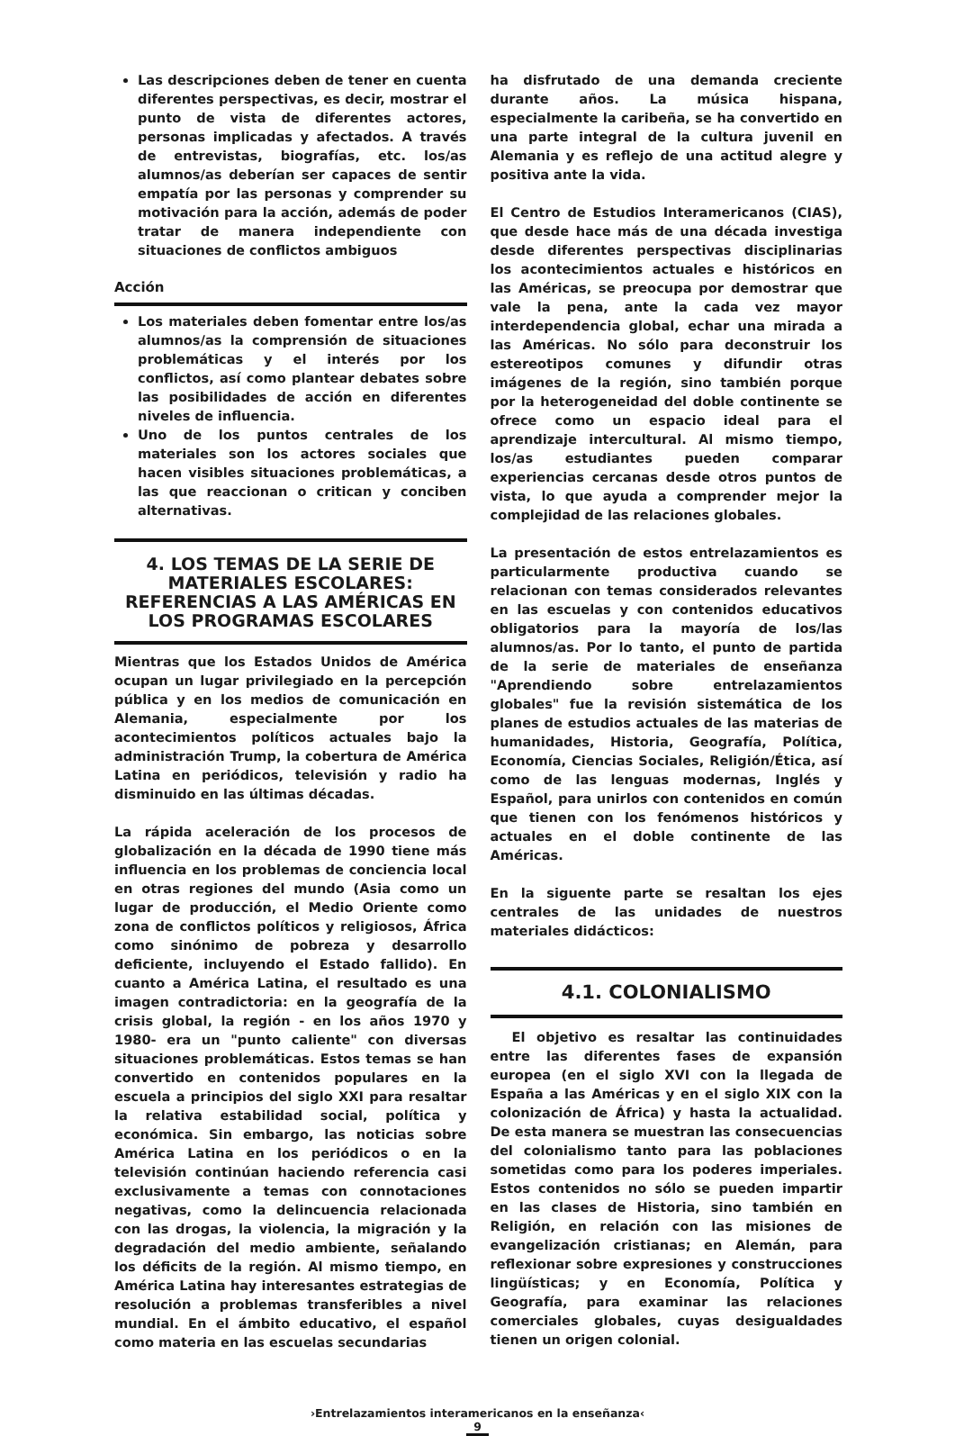Las descripciones deben de tener en cuenta diferentes perspectivas, es decir, mostrar el punto de vista de diferentes actores, personas implicadas y afectados. A través de entrevistas, biografías, etc. los/as alumnos/as deberían ser capaces de sentir empatía por las personas y comprender su motivación para la acción, además de poder tratar de manera independiente con situaciones de conflictos ambiguos
Acción
Los materiales deben fomentar entre los/as alumnos/as la comprensión de situaciones problemáticas y el interés por los conflictos, así como plantear debates sobre las posibilidades de acción en diferentes niveles de influencia.
Uno de los puntos centrales de los materiales son los actores sociales que hacen visibles situaciones problemáticas, a las que reaccionan o critican y conciben alternativas.
4. LOS TEMAS DE LA SERIE DE MATERIALES ESCOLARES: REFERENCIAS A LAS AMÉRICAS EN LOS PROGRAMAS ESCOLARES
Mientras que los Estados Unidos de América ocupan un lugar privilegiado en la percepción pública y en los medios de comunicación en Alemania, especialmente por los acontecimientos políticos actuales bajo la administración Trump, la cobertura de América Latina en periódicos, televisión y radio ha disminuido en las últimas décadas.
La rápida aceleración de los procesos de globalización en la década de 1990 tiene más influencia en los problemas de conciencia local en otras regiones del mundo (Asia como un lugar de producción, el Medio Oriente como zona de conflictos políticos y religiosos, África como sinónimo de pobreza y desarrollo deficiente, incluyendo el Estado fallido). En cuanto a América Latina, el resultado es una imagen contradictoria: en la geografía de la crisis global, la región - en los años 1970 y 1980- era un "punto caliente" con diversas situaciones problemáticas. Estos temas se han convertido en contenidos populares en la escuela a principios del siglo XXI para resaltar la relativa estabilidad social, política y económica. Sin embargo, las noticias sobre América Latina en los periódicos o en la televisión continúan haciendo referencia casi exclusivamente a temas con connotaciones negativas, como la delincuencia relacionada con las drogas, la violencia, la migración y la degradación del medio ambiente, señalando los déficits de la región. Al mismo tiempo, en América Latina hay interesantes estrategias de resolución a problemas transferibles a nivel mundial. En el ámbito educativo, el español como materia en las escuelas secundarias
ha disfrutado de una demanda creciente durante años. La música hispana, especialmente la caribeña, se ha convertido en una parte integral de la cultura juvenil en Alemania y es reflejo de una actitud alegre y positiva ante la vida.
El Centro de Estudios Interamericanos (CIAS), que desde hace más de una década investiga desde diferentes perspectivas disciplinarias los acontecimientos actuales e históricos en las Américas, se preocupa por demostrar que vale la pena, ante la cada vez mayor interdependencia global, echar una mirada a las Américas. No sólo para deconstruir los estereotipos comunes y difundir otras imágenes de la región, sino también porque por la heterogeneidad del doble continente se ofrece como un espacio ideal para el aprendizaje intercultural. Al mismo tiempo, los/as estudiantes pueden comparar experiencias cercanas desde otros puntos de vista, lo que ayuda a comprender mejor la complejidad de las relaciones globales.
La presentación de estos entrelazamientos es particularmente productiva cuando se relacionan con temas considerados relevantes en las escuelas y con contenidos educativos obligatorios para la mayoría de los/las alumnos/as. Por lo tanto, el punto de partida de la serie de materiales de enseñanza "Aprendiendo sobre entrelazamientos globales" fue la revisión sistemática de los planes de estudios actuales de las materias de humanidades, Historia, Geografía, Política, Economía, Ciencias Sociales, Religión/Ética, así como de las lenguas modernas, Inglés y Español, para unirlos con contenidos en común que tienen con los fenómenos históricos y actuales en el doble continente de las Américas.
En la siguente parte se resaltan los ejes centrales de las unidades de nuestros materiales didácticos:
4.1. COLONIALISMO
El objetivo es resaltar las continuidades entre las diferentes fases de expansión europea (en el siglo XVI con la llegada de España a las Américas y en el siglo XIX con la colonización de África) y hasta la actualidad. De esta manera se muestran las consecuencias del colonialismo tanto para las poblaciones sometidas como para los poderes imperiales. Estos contenidos no sólo se pueden impartir en las clases de Historia, sino también en Religión, en relación con las misiones de evangelización cristianas; en Alemán, para reflexionar sobre expresiones y construcciones lingüísticas; y en Economía, Política y Geografía, para examinar las relaciones comerciales globales, cuyas desigualdades tienen un origen colonial.
›Entrelazamientos interamericanos en la enseñanza‹
9